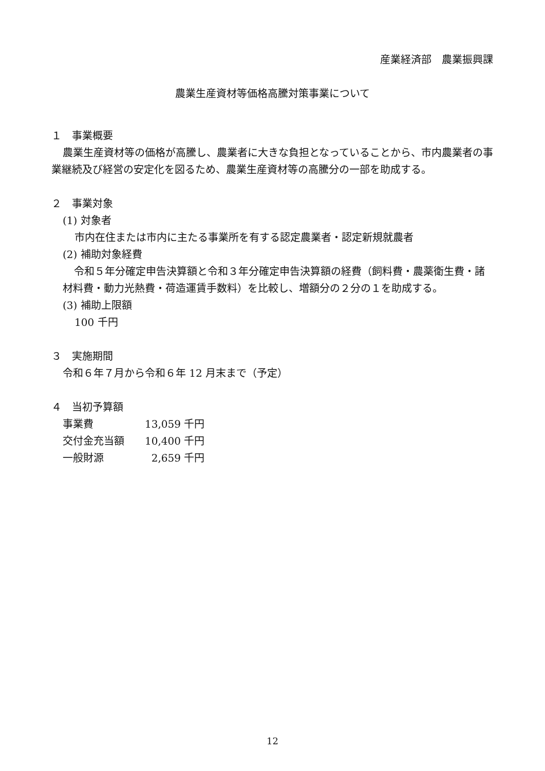産業経済部　農業振興課
農業生産資材等価格高騰対策事業について
１　事業概要
農業生産資材等の価格が高騰し、農業者に大きな負担となっていることから、市内農業者の事業継続及び経営の安定化を図るため、農業生産資材等の高騰分の一部を助成する。
２　事業対象
(1) 対象者
市内在住または市内に主たる事業所を有する認定農業者・認定新規就農者
(2) 補助対象経費
令和５年分確定申告決算額と令和３年分確定申告決算額の経費（飼料費・農薬衛生費・諸材料費・動力光熱費・荷造運賃手数料）を比較し、増額分の２分の１を助成する。
(3) 補助上限額
100 千円
３　実施期間
令和６年７月から令和６年 12 月末まで（予定）
４　当初予算額
| 事業費 | 13,059 千円 |
| 交付金充当額 | 10,400 千円 |
| 一般財源 | 2,659 千円 |
12